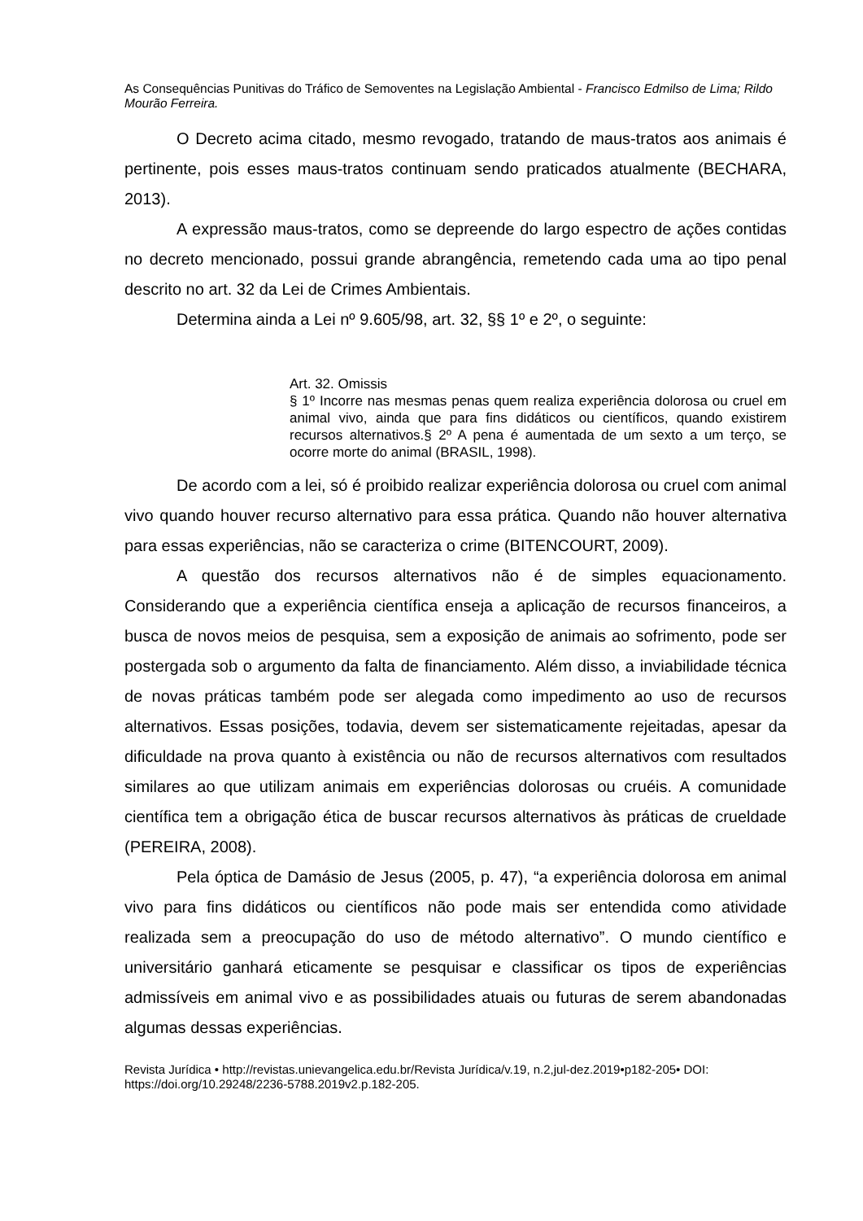As Consequências Punitivas do Tráfico de Semoventes na Legislação Ambiental - Francisco Edmilso de Lima; Rildo Mourão Ferreira.
O Decreto acima citado, mesmo revogado, tratando de maus-tratos aos animais é pertinente, pois esses maus-tratos continuam sendo praticados atualmente (BECHARA, 2013).
A expressão maus-tratos, como se depreende do largo espectro de ações contidas no decreto mencionado, possui grande abrangência, remetendo cada uma ao tipo penal descrito no art. 32 da Lei de Crimes Ambientais.
Determina ainda a Lei nº 9.605/98, art. 32, §§ 1º e 2º, o seguinte:
Art. 32. Omissis
§ 1º Incorre nas mesmas penas quem realiza experiência dolorosa ou cruel em animal vivo, ainda que para fins didáticos ou científicos, quando existirem recursos alternativos.§ 2º A pena é aumentada de um sexto a um terço, se ocorre morte do animal (BRASIL, 1998).
De acordo com a lei, só é proibido realizar experiência dolorosa ou cruel com animal vivo quando houver recurso alternativo para essa prática. Quando não houver alternativa para essas experiências, não se caracteriza o crime (BITENCOURT, 2009).
A questão dos recursos alternativos não é de simples equacionamento. Considerando que a experiência científica enseja a aplicação de recursos financeiros, a busca de novos meios de pesquisa, sem a exposição de animais ao sofrimento, pode ser postergada sob o argumento da falta de financiamento. Além disso, a inviabilidade técnica de novas práticas também pode ser alegada como impedimento ao uso de recursos alternativos. Essas posições, todavia, devem ser sistematicamente rejeitadas, apesar da dificuldade na prova quanto à existência ou não de recursos alternativos com resultados similares ao que utilizam animais em experiências dolorosas ou cruéis. A comunidade científica tem a obrigação ética de buscar recursos alternativos às práticas de crueldade (PEREIRA, 2008).
Pela óptica de Damásio de Jesus (2005, p. 47), “a experiência dolorosa em animal vivo para fins didáticos ou científicos não pode mais ser entendida como atividade realizada sem a preocupação do uso de método alternativo”. O mundo científico e universitário ganhará eticamente se pesquisar e classificar os tipos de experiências admissíveis em animal vivo e as possibilidades atuais ou futuras de serem abandonadas algumas dessas experiências.
Revista Jurídica • http://revistas.unievangelica.edu.br/Revista Jurídica/v.19, n.2,jul-dez.2019•p182-205• DOI: https://doi.org/10.29248/2236-5788.2019v2.p.182-205.